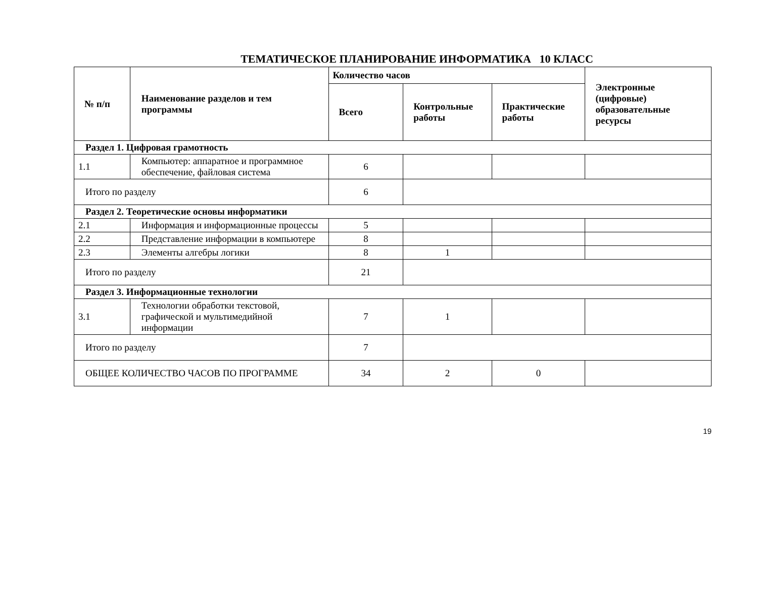ТЕМАТИЧЕСКОЕ ПЛАНИРОВАНИЕ ИНФОРМАТИКА 10 КЛАСС
| № п/п | Наименование разделов и тем программы | Количество часов | | | Электронные (цифровые) образовательные ресурсы |
| --- | --- | --- | --- | --- | --- |
| | | Всего | Контрольные работы | Практические работы | |
| Раздел 1. Цифровая грамотность | | | | | |
| 1.1 | Компьютер: аппаратное и программное обеспечение, файловая система | 6 | | | |
| Итого по разделу | | 6 | | | |
| Раздел 2. Теоретические основы информатики | | | | | |
| 2.1 | Информация и информационные процессы | 5 | | | |
| 2.2 | Представление информации в компьютере | 8 | | | |
| 2.3 | Элементы алгебры логики | 8 | 1 | | |
| Итого по разделу | | 21 | | | |
| Раздел 3. Информационные технологии | | | | | |
| 3.1 | Технологии обработки текстовой, графической и мультимедийной информации | 7 | 1 | | |
| Итого по разделу | | 7 | | | |
| ОБЩЕЕ КОЛИЧЕСТВО ЧАСОВ ПО ПРОГРАММЕ | | 34 | 2 | 0 | |
19